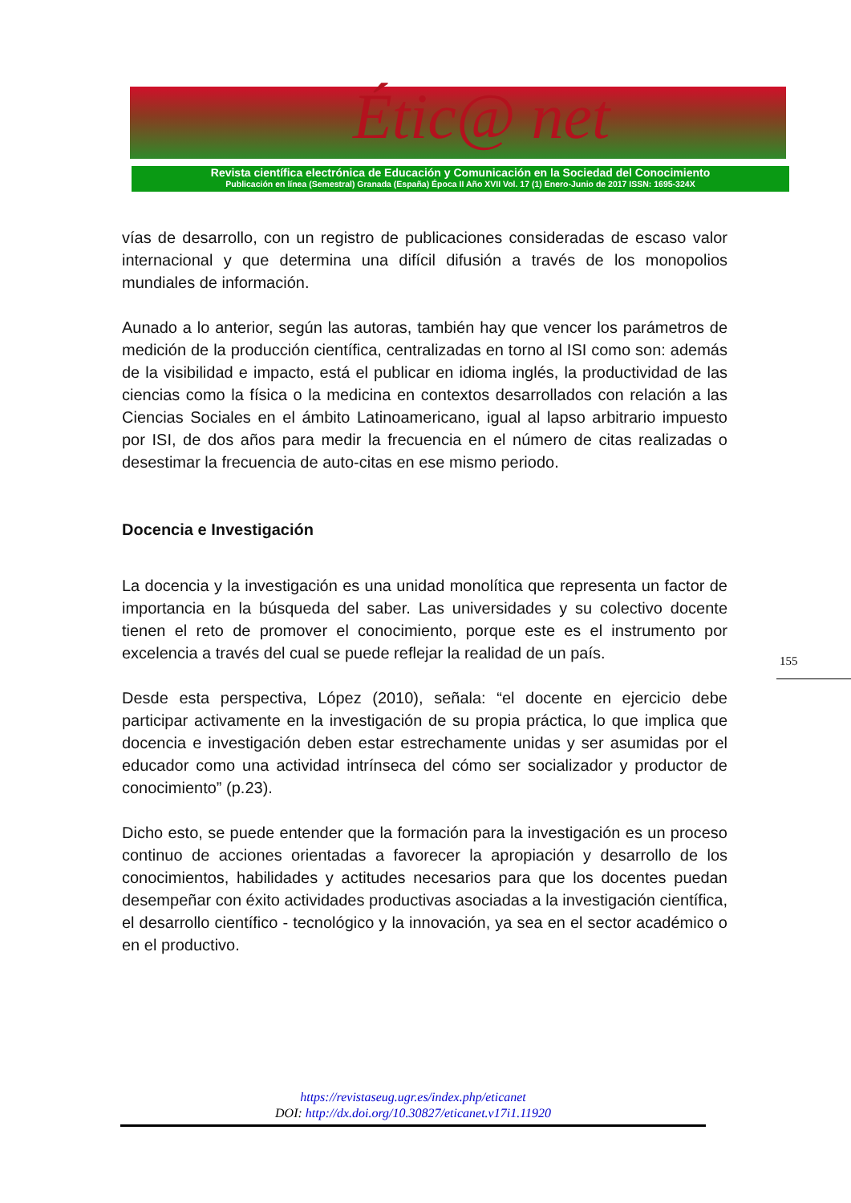Étic@ net
Revista científica electrónica de Educación y Comunicación en la Sociedad del Conocimiento
Publicación en línea (Semestral) Granada (España) Época II Año XVII Vol. 17 (1) Enero-Junio de 2017 ISSN: 1695-324X
vías de desarrollo, con un registro de publicaciones consideradas de escaso valor internacional y que determina una difícil difusión a través de los monopolios mundiales de información.
Aunado a lo anterior, según las autoras, también hay que vencer los parámetros de medición de la producción científica, centralizadas en torno al ISI como son: además de la visibilidad e impacto, está el publicar en idioma inglés, la productividad de las ciencias como la física o la medicina en contextos desarrollados con relación a las Ciencias Sociales en el ámbito Latinoamericano, igual al lapso arbitrario impuesto por ISI, de dos años para medir la frecuencia en el número de citas realizadas o desestimar la frecuencia de auto-citas en ese mismo periodo.
Docencia e Investigación
La docencia y la investigación es una unidad monolítica que representa un factor de importancia en la búsqueda del saber. Las universidades y su colectivo docente tienen el reto de promover el conocimiento, porque este es el instrumento por excelencia a través del cual se puede reflejar la realidad de un país.
Desde esta perspectiva, López (2010), señala: “el docente en ejercicio debe participar activamente en la investigación de su propia práctica, lo que implica que docencia e investigación deben estar estrechamente unidas y ser asumidas por el educador como una actividad intrínseca del cómo ser socializador y productor de conocimiento” (p.23).
Dicho esto, se puede entender que la formación para la investigación es un proceso continuo de acciones orientadas a favorecer la apropiación y desarrollo de los conocimientos, habilidades y actitudes necesarios para que los docentes puedan desempeñar con éxito actividades productivas asociadas a la investigación científica, el desarrollo científico - tecnológico y la innovación, ya sea en el sector académico o en el productivo.
155
https://revistaseug.ugr.es/index.php/eticanet
DOI: http://dx.doi.org/10.30827/eticanet.v17i1.11920